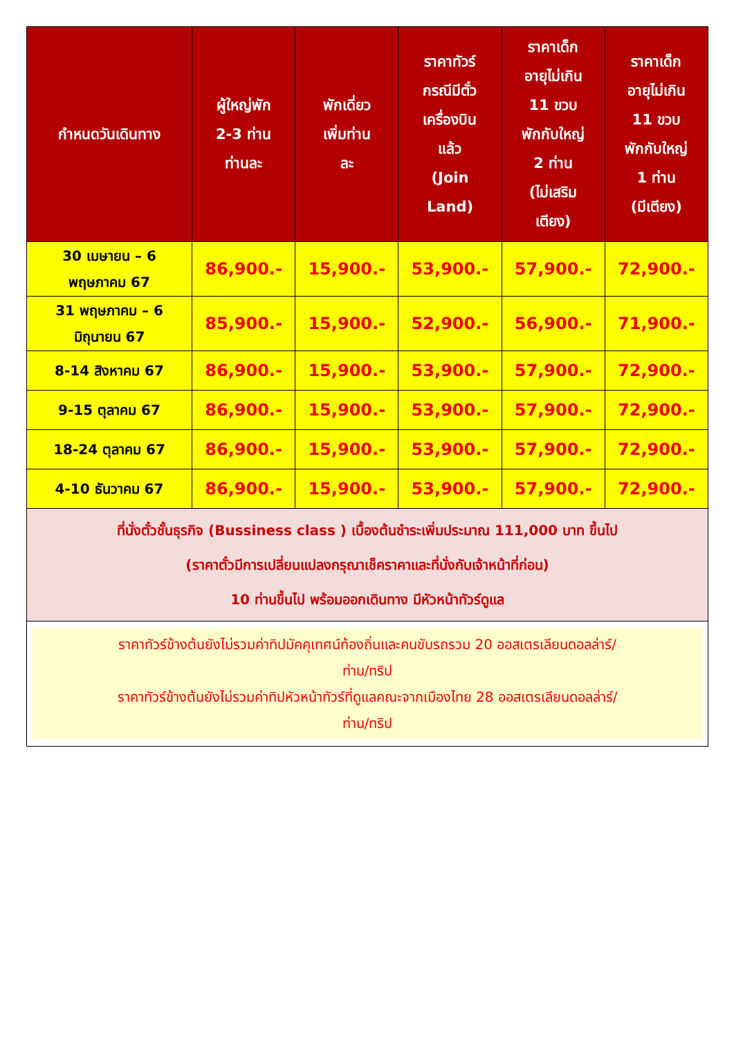| กำหนดวันเดินทาง | ผู้ใหญ่พัก 2-3 ท่าน ท่านละ | พักเดี่ยว เพิ่มท่าน ละ | ราคาทัวร์ กรณีมีตั๋ว เครื่องบิน แล้ว (Join Land) | ราคาเด็ก อายุไม่เกิน 11 ขวบ พักกับใหญ่ 2 ท่าน (ไม่เสริม เตียง) | ราคาเด็ก อายุไม่เกิน 11 ขวบ พักกับใหญ่ 1 ท่าน (มีเตียง) |
| --- | --- | --- | --- | --- | --- |
| 30 เมษายน – 6 พฤษภาคม 67 | 86,900.- | 15,900.- | 53,900.- | 57,900.- | 72,900.- |
| 31 พฤษภาคม – 6 มิถุนายน 67 | 85,900.- | 15,900.- | 52,900.- | 56,900.- | 71,900.- |
| 8-14 สิงหาคม 67 | 86,900.- | 15,900.- | 53,900.- | 57,900.- | 72,900.- |
| 9-15 ตุลาคม 67 | 86,900.- | 15,900.- | 53,900.- | 57,900.- | 72,900.- |
| 18-24 ตุลาคม 67 | 86,900.- | 15,900.- | 53,900.- | 57,900.- | 72,900.- |
| 4-10 ธันวาคม 67 | 86,900.- | 15,900.- | 53,900.- | 57,900.- | 72,900.- |
| ที่นั่งตั๋วชั้นธุรกิจ (Bussiness class ) เบื้องต้นชำระเพิ่มประมาณ 111,000 บาท ขึ้นไป (ราคาตั๋วมีการเปลี่ยนแปลงกรุณาเช็คราคาและที่นั่งกับเจ้าหน้าที่ก่อน) 10 ท่านขึ้นไป พร้อมออกเดินทาง มีหัวหน้าทัวร์ดูแล | | | | | |
| ราคาทัวร์ข้างต้นยังไม่รวมค่าทิปมัคคุเทศน์ท้องถิ่นและคนขับรถรวม 20 ออสเตรเลียนดอลล่าร์/ ท่าน/ทริป ราคาทัวร์ข้างต้นยังไม่รวมค่าทิปหัวหน้าทัวร์ที่ดูแลคณะจากเมืองไทย 28 ออสเตรเลียนดอลล่าร์/ ท่าน/ทริป | | | | | |